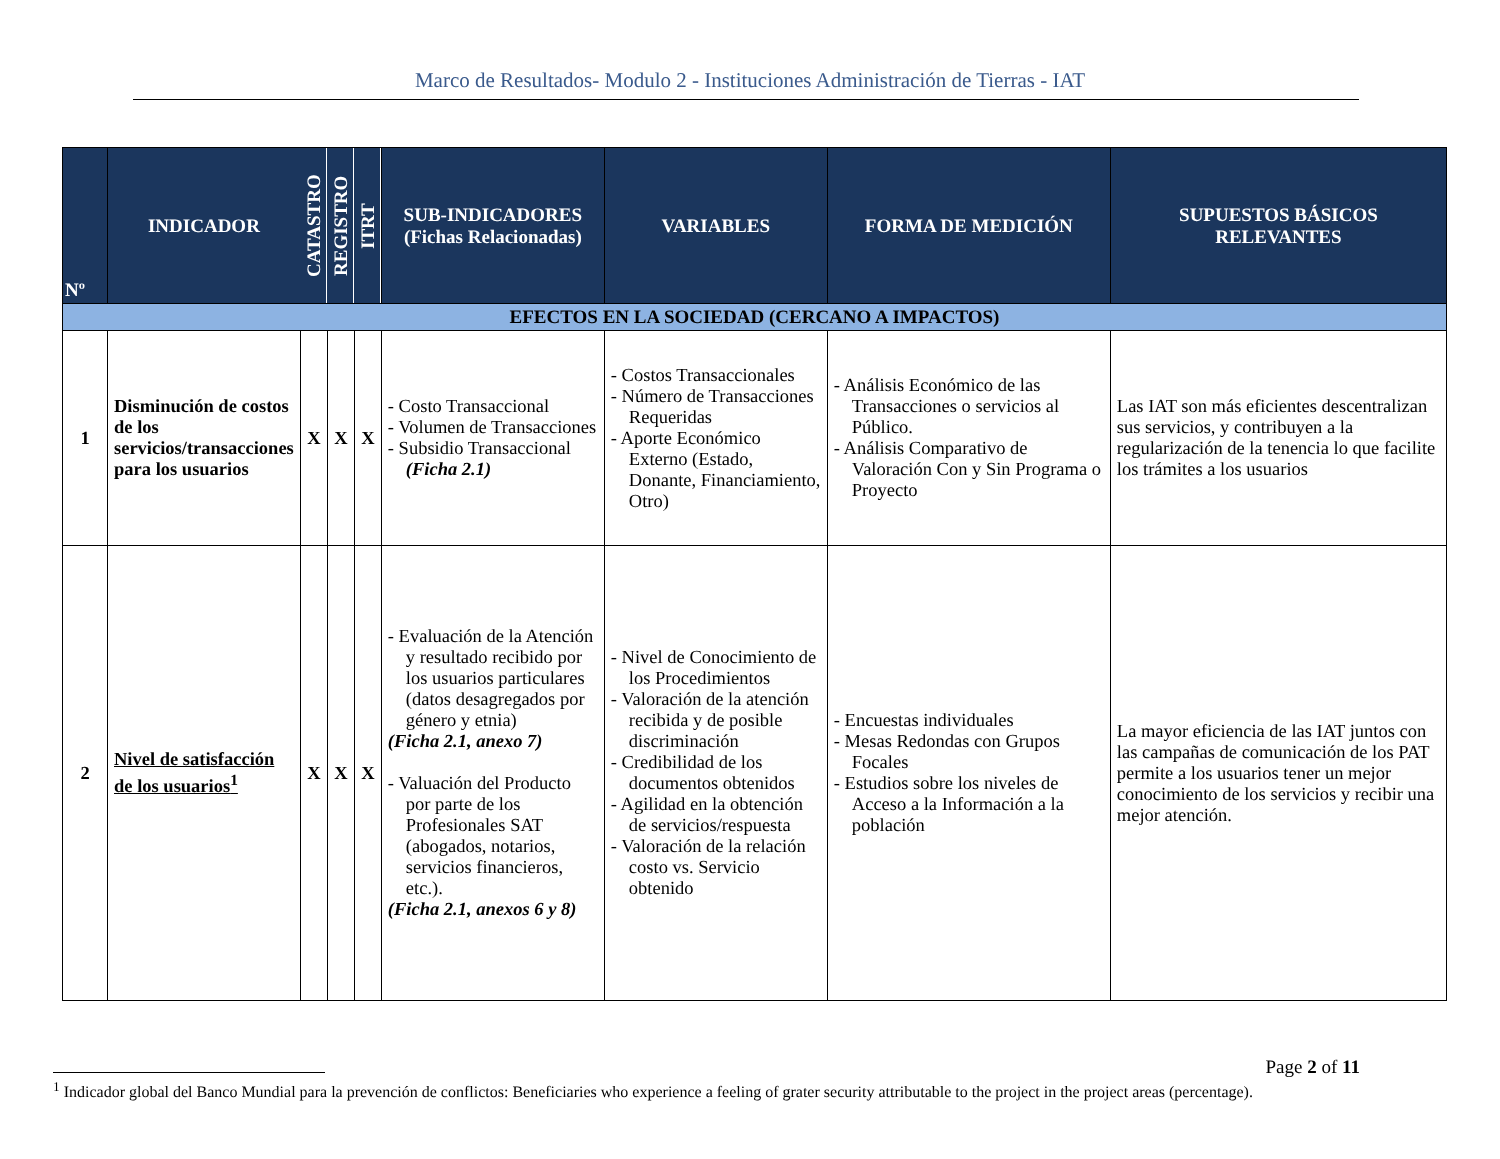Marco de Resultados- Modulo 2 - Instituciones Administración de Tierras - IAT
| Nº | INDICADOR | CATASTRO | REGISTRO | ITRT | SUB-INDICADORES (Fichas Relacionadas) | VARIABLES | FORMA DE MEDICIÓN | SUPUESTOS BÁSICOS RELEVANTES |
| --- | --- | --- | --- | --- | --- | --- | --- | --- |
| EFECTOS EN LA SOCIEDAD (CERCANO A IMPACTOS) | | | | | | | | |
| 1 | Disminución de costos de los servicios/transacciones para los usuarios | X | X | X | - Costo Transaccional - Volumen de Transacciones - Subsidio Transaccional (Ficha 2.1) | - Costos Transaccionales - Número de Transacciones Requeridas - Aporte Económico Externo (Estado, Donante, Financiamiento, Otro) | - Análisis Económico de las Transacciones o servicios al Público. - Análisis Comparativo de Valoración Con y Sin Programa o Proyecto | Las IAT son más eficientes descentralizan sus servicios, y contribuyen a la regularización de la tenencia lo que facilite los trámites a los usuarios |
| 2 | Nivel de satisfacción de los usuarios<sup>1</sup> | X | X | X | - Evaluación de la Atención y resultado recibido por los usuarios particulares (datos desagregados por género y etnia) (Ficha 2.1, anexo 7) - Valuación del Producto por parte de los Profesionales SAT (abogados, notarios, servicios financieros, etc.). (Ficha 2.1, anexos 6 y 8) | - Nivel de Conocimiento de los Procedimientos - Valoración de la atención recibida y de posible discriminación - Credibilidad de los documentos obtenidos - Agilidad en la obtención de servicios/respuesta - Valoración de la relación costo vs. Servicio obtenido | - Encuestas individuales - Mesas Redondas con Grupos Focales - Estudios sobre los niveles de Acceso a la Información a la población | La mayor eficiencia de las IAT juntos con las campañas de comunicación de los PAT permite a los usuarios tener un mejor conocimiento de los servicios y recibir una mejor atención. |
Page 2 of 11
<sup>1</sup> Indicador global del Banco Mundial para la prevención de conflictos: Beneficiaries who experience a feeling of grater security attributable to the project in the project areas (percentage).